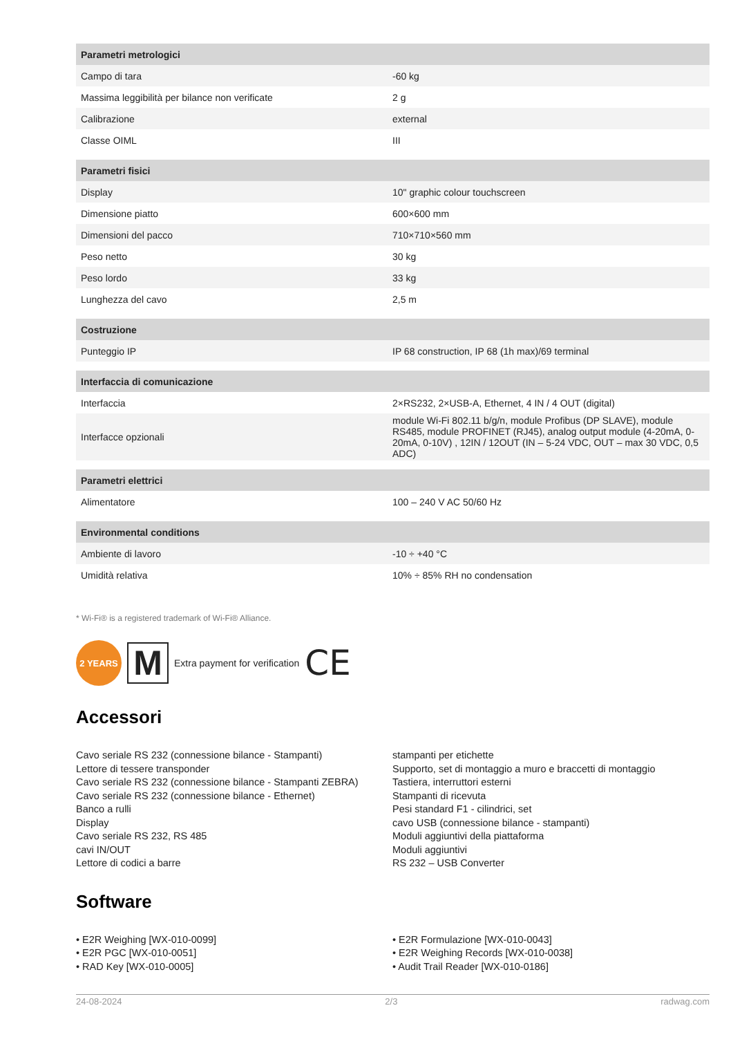| Parametri metrologici | |
| --- | --- |
| Campo di tara | -60 kg |
| Massima leggibilità per bilance non verificate | 2 g |
| Calibrazione | external |
| Classe OIML | III |
| Parametri fisici | |
| --- | --- |
| Display | 10" graphic colour touchscreen |
| Dimensione piatto | 600×600 mm |
| Dimensioni del pacco | 710×710×560 mm |
| Peso netto | 30 kg |
| Peso lordo | 33 kg |
| Lunghezza del cavo | 2,5 m |
| Costruzione | |
| --- | --- |
| Punteggio IP | IP 68 construction, IP 68 (1h max)/69 terminal |
| Interfaccia di comunicazione | |
| --- | --- |
| Interfaccia | 2×RS232, 2×USB-A, Ethernet, 4 IN / 4 OUT (digital) |
| Interfacce opzionali | module Wi-Fi 802.11 b/g/n, module Profibus (DP SLAVE), module RS485, module PROFINET (RJ45), analog output module (4-20mA, 0-20mA, 0-10V) , 12IN / 12OUT (IN – 5-24 VDC, OUT – max 30 VDC, 0,5 ADC) |
| Parametri elettrici | |
| --- | --- |
| Alimentatore | 100 – 240 V AC 50/60 Hz |
| Environmental conditions | |
| --- | --- |
| Ambiente di lavoro | -10 ÷ +40 °C |
| Umidità relativa | 10% ÷ 85% RH no condensation |
* Wi-Fi® is a registered trademark of Wi-Fi® Alliance.
2 YEARS
M
Extra payment for verification CE
Accessori
Cavo seriale RS 232 (connessione bilance - Stampanti)
Lettore di tessere transponder
Cavo seriale RS 232 (connessione bilance - Stampanti ZEBRA)
Cavo seriale RS 232 (connessione bilance - Ethernet)
Banco a rulli
Display
Cavo seriale RS 232, RS 485
cavi IN/OUT
Lettore di codici a barre
stampanti per etichette
Supporto, set di montaggio a muro e braccetti di montaggio
Tastiera, interruttori esterni
Stampanti di ricevuta
Pesi standard F1 - cilindrici, set
cavo USB (connessione bilance - stampanti)
Moduli aggiuntivi della piattaforma
Moduli aggiuntivi
RS 232 – USB Converter
Software
• E2R Weighing [WX-010-0099]
• E2R PGC [WX-010-0051]
• RAD Key [WX-010-0005]
• E2R Formulazione [WX-010-0043]
• E2R Weighing Records [WX-010-0038]
• Audit Trail Reader [WX-010-0186]
24-08-2024 2/3 radwag.com